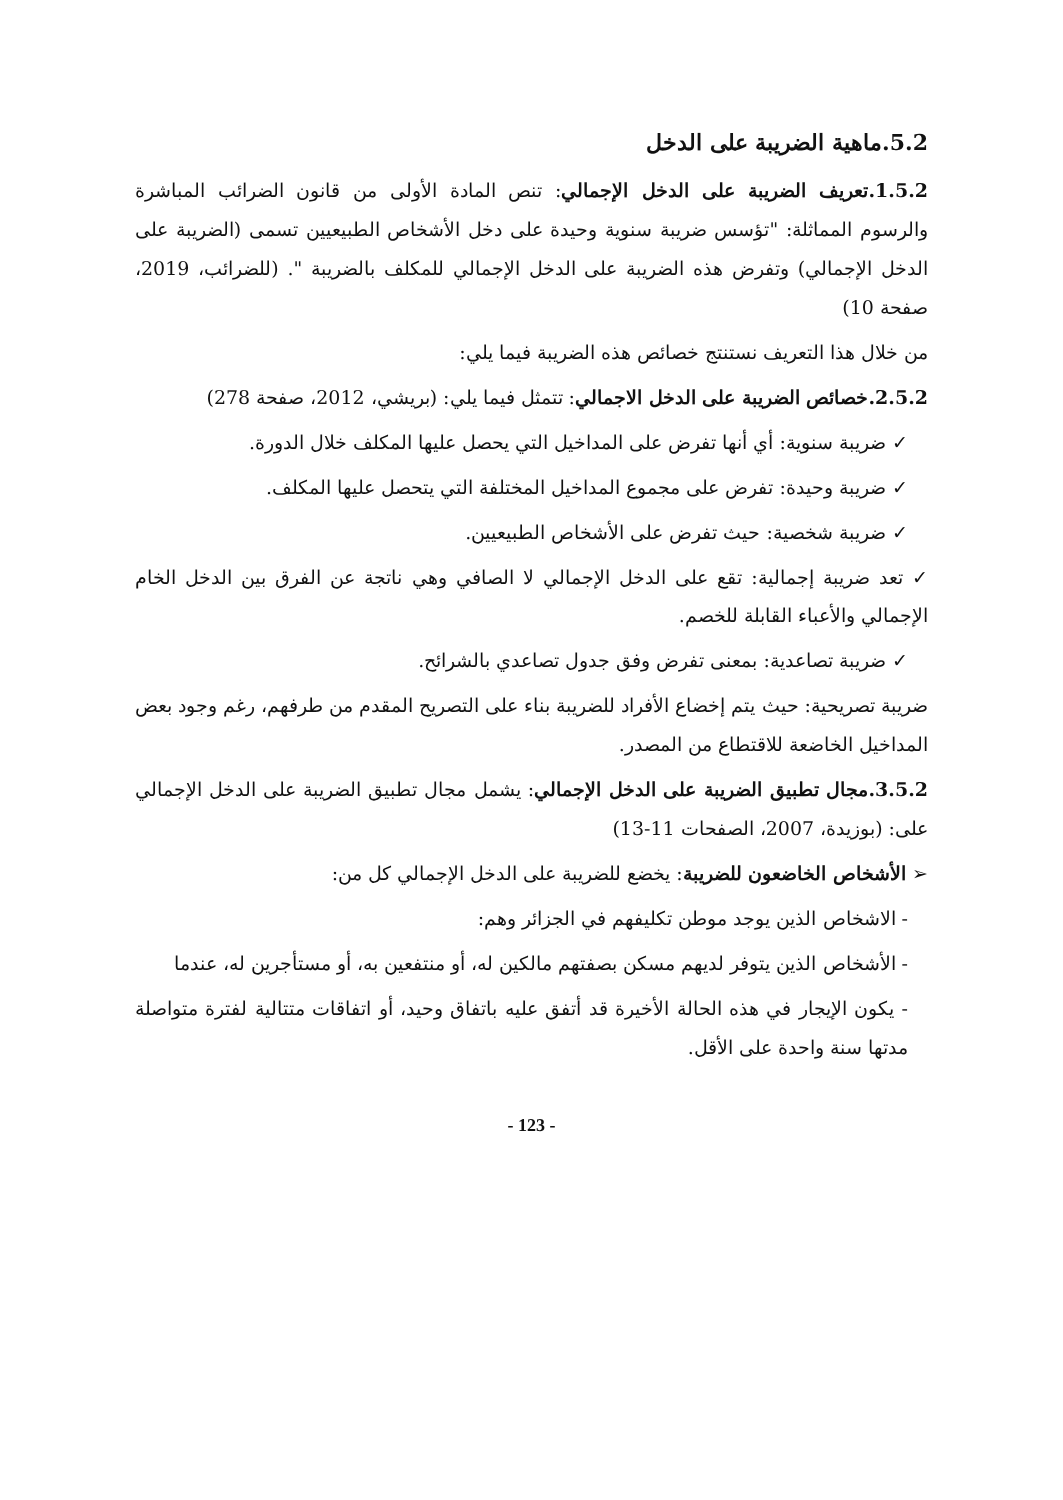5.2.ماهية الضريبة على الدخل
1.5.2.تعريف الضريبة على الدخل الإجمالي: تنص المادة الأولى من قانون الضرائب المباشرة والرسوم المماثلة: "تؤسس ضريبة سنوية وحيدة على دخل الأشخاص الطبيعيين تسمى (الضريبة على الدخل الإجمالي) وتفرض هذه الضريبة على الدخل الإجمالي للمكلف بالضريبة ". (للضرائب، 2019، صفحة 10)
من خلال هذا التعريف نستنتج خصائص هذه الضريبة فيما يلي:
2.5.2.خصائص الضريبة على الدخل الاجمالي: تتمثل فيما يلي: (بريشي، 2012، صفحة 278)
✓ ضريبة سنوية: أي أنها تفرض على المداخيل التي يحصل عليها المكلف خلال الدورة.
✓ ضريبة وحيدة: تفرض على مجموع المداخيل المختلفة التي يتحصل عليها المكلف.
✓ ضريبة شخصية: حيث تفرض على الأشخاص الطبيعيين.
✓ تعد ضريبة إجمالية: تقع على الدخل الإجمالي لا الصافي وهي ناتجة عن الفرق بين الدخل الخام الإجمالي والأعباء القابلة للخصم.
✓ ضريبة تصاعدية: بمعنى تفرض وفق جدول تصاعدي بالشرائح.
ضريبة تصريحية: حيث يتم إخضاع الأفراد للضريبة بناء على التصريح المقدم من طرفهم، رغم وجود بعض المداخيل الخاضعة للاقتطاع من المصدر.
3.5.2.مجال تطبيق الضريبة على الدخل الإجمالي: يشمل مجال تطبيق الضريبة على الدخل الإجمالي على: (بوزيدة، 2007، الصفحات 11-13)
➢ الأشخاص الخاضعون للضريبة: يخضع للضريبة على الدخل الإجمالي كل من:
- الاشخاص الذين يوجد موطن تكليفهم في الجزائر وهم:
- الأشخاص الذين يتوفر لديهم مسكن بصفتهم مالكين له، أو منتفعين به، أو مستأجرين له، عندما
- يكون الإيجار في هذه الحالة الأخيرة قد أتفق عليه باتفاق وحيد، أو اتفاقات متتالية لفترة متواصلة مدتها سنة واحدة على الأقل.
- 123 -